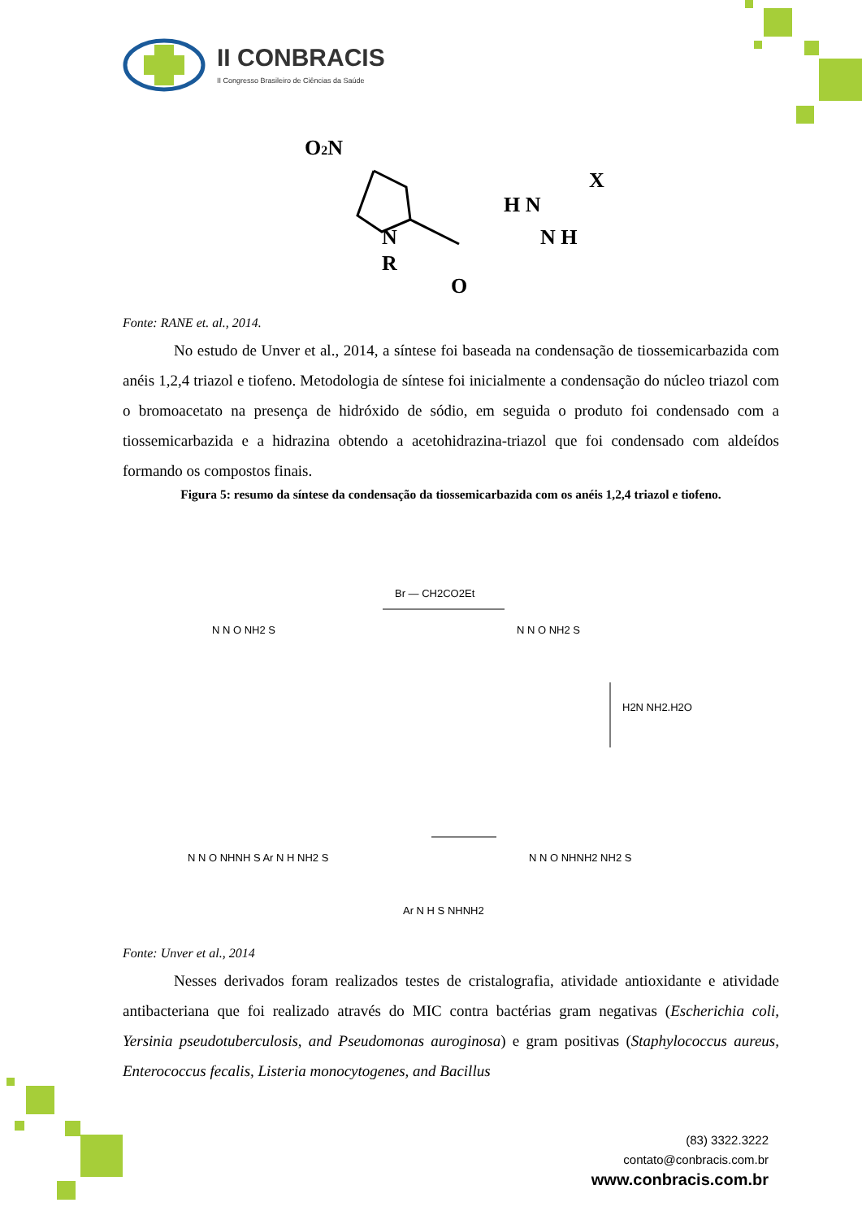II CONBRACIS
II Congresso Brasileiro de Ciências da Saúde
O2N
N
R
O
H N
N H
X
Fonte: RANE et. al., 2014.
No estudo de Unver et al., 2014, a síntese foi baseada na condensação de tiossemicarbazida com anéis 1,2,4 triazol e tiofeno. Metodologia de síntese foi inicialmente a condensação do núcleo triazol com o bromoacetato na presença de hidróxido de sódio, em seguida o produto foi condensado com a tiossemicarbazida e a hidrazina obtendo a acetohidrazina-triazol que foi condensado com aldeídos formando os compostos finais.
Figura 5: resumo da síntese da condensação da tiossemicarbazida com os anéis 1,2,4 triazol e tiofeno.
Br — CH2CO2Et
H2N NH2.H2O
N N O NH2 S
N N O NH2 S
N N O NHNH2 NH2 S
N N O NHNH S Ar N H NH2 S
Ar N H S NHNH2
Fonte: Unver et al., 2014
Nesses derivados foram realizados testes de cristalografia, atividade antioxidante e atividade antibacteriana que foi realizado através do MIC contra bactérias gram negativas (Escherichia coli, Yersinia pseudotuberculosis, and Pseudomonas auroginosa) e gram positivas (Staphylococcus aureus, Enterococcus fecalis, Listeria monocytogenes, and Bacillus
(83) 3322.3222
contato@conbracis.com.br
www.conbracis.com.br